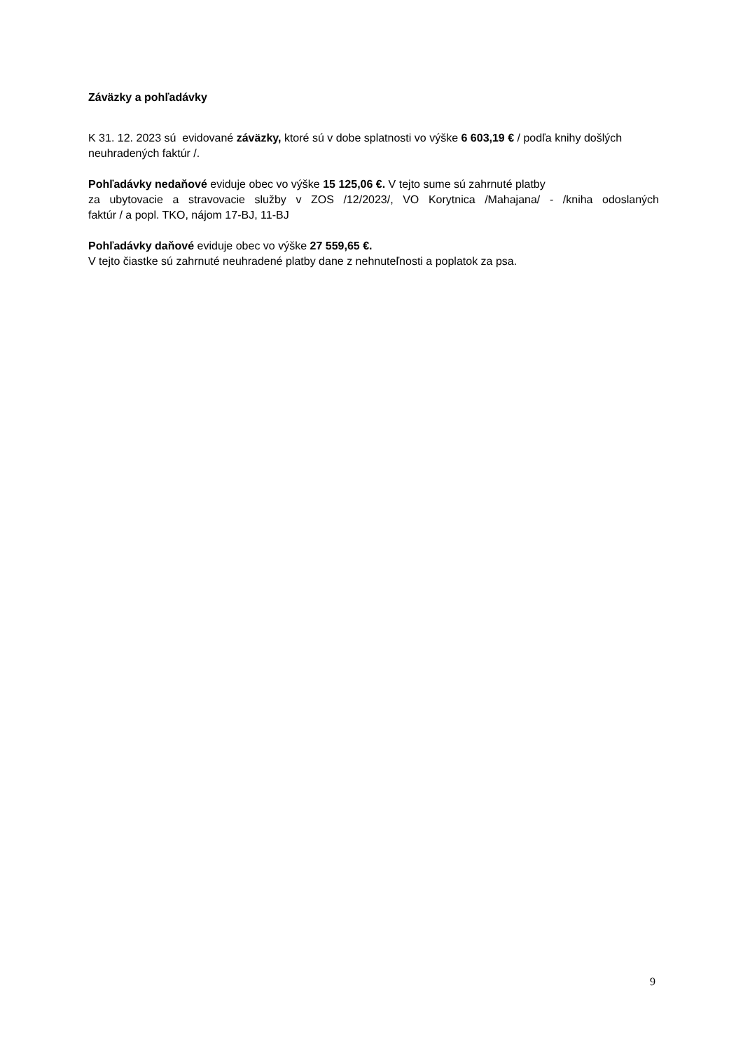Záväzky a pohľadávky
K 31. 12. 2023 sú evidované záväzky, ktoré sú v dobe splatnosti vo výške 6 603,19 € / podľa knihy došlých neuhradených faktúr /.
Pohľadávky nedaňové eviduje obec vo výške 15 125,06 €. V tejto sume sú zahrnuté platby
za ubytovacie a stravovacie služby v ZOS /12/2023/, VO Korytnica /Mahajana/ - /kniha odoslaných
faktúr / a popl. TKO, nájom 17-BJ, 11-BJ
Pohľadávky daňové eviduje obec vo výške 27 559,65 €.
V tejto čiastke sú zahrnuté neuhradené platby dane z nehnuteľnosti a poplatok za psa.
9